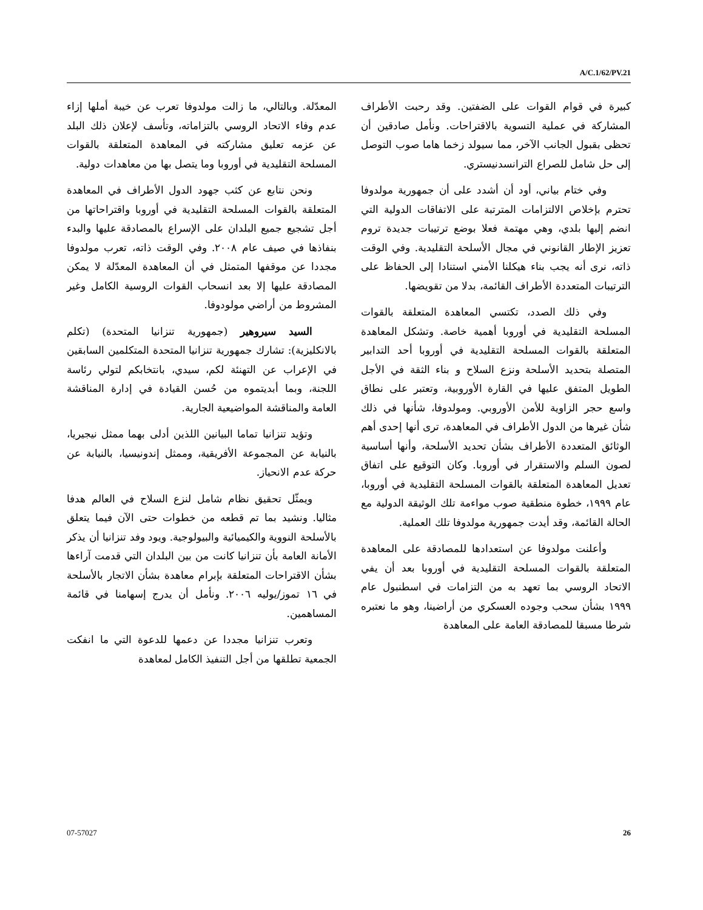A/C.1/62/PV.21
كبيرة في قوام القوات على الضفتين. وقد رحبت الأطراف المشاركة في عملية التسوية بالاقتراحات. ونأمل صادقين أن تحظى بقبول الجانب الآخر، مما سيولد زخما هاما صوب التوصل إلى حل شامل للصراع الترانسدنيستري.
وفي ختام بياني، أود أن أشدد على أن جمهورية مولدوفا تحترم بإخلاص الالتزامات المترتبة على الاتفاقات الدولية التي انضم إليها بلدي، وهي مهتمة فعلا بوضع ترتيبات جديدة تروم تعزيز الإطار القانوني في مجال الأسلحة التقليدية. وفي الوقت ذاته، نرى أنه يجب بناء هيكلنا الأمني استنادا إلى الحفاظ على الترتيبات المتعددة الأطراف القائمة، بدلا من تقويضها.
وفي ذلك الصدد، تكتسي المعاهدة المتعلقة بالقوات المسلحة التقليدية في أوروبا أهمية خاصة. وتشكل المعاهدة المتعلقة بالقوات المسلحة التقليدية في أوروبا أحد التدابير المتصلة بتحديد الأسلحة ونزع السلاح و بناء الثقة في الأجل الطويل المتفق عليها في القارة الأوروبية، وتعتبر على نطاق واسع حجر الزاوية للأمن الأوروبي. ومولدوفا، شأنها في ذلك شأن غيرها من الدول الأطراف في المعاهدة، ترى أنها إحدى أهم الوثائق المتعددة الأطراف بشأن تحديد الأسلحة، وأنها أساسية لصون السلم والاستقرار في أوروبا. وكان التوقيع على اتفاق تعديل المعاهدة المتعلقة بالقوات المسلحة التقليدية في أوروبا، عام ١٩٩٩، خطوة منطقية صوب مواءمة تلك الوثيقة الدولية مع الحالة القائمة، وقد أيدت جمهورية مولدوفا تلك العملية.
وأعلنت مولدوفا عن استعدادها للمصادقة على المعاهدة المتعلقة بالقوات المسلحة التقليدية في أوروبا بعد أن يفي الاتحاد الروسي بما تعهد به من التزامات في اسطنبول عام ١٩٩٩ بشأن سحب وجوده العسكري من أراضينا، وهو ما نعتبره شرطا مسبقا للمصادقة العامة على المعاهدة
المعدّلة. وبالتالي، ما زالت مولدوفا تعرب عن خيبة أملها إزاء عدم وفاء الاتحاد الروسي بالتزاماته، وتأسف لإعلان ذلك البلد عن عزمه تعليق مشاركته في المعاهدة المتعلقة بالقوات المسلحة التقليدية في أوروبا وما يتصل بها من معاهدات دولية.
ونحن نتابع عن كثب جهود الدول الأطراف في المعاهدة المتعلقة بالقوات المسلحة التقليدية في أوروبا واقتراحاتها من أجل تشجيع جميع البلدان على الإسراع بالمصادقة عليها والبدء بنفاذها في صيف عام ٢٠٠٨. وفي الوقت ذاته، تعرب مولدوفا مجددا عن موقفها المتمثل في أن المعاهدة المعدّلة لا يمكن المصادقة عليها إلا بعد انسحاب القوات الروسية الكامل وغير المشروط من أراضي مولودوفا.
السيد سيروهير (جمهورية تنزانيا المتحدة) (تكلم بالانكليزية): تشارك جمهورية تنزانيا المتحدة المتكلمين السابقين في الإعراب عن التهنئة لكم، سيدي، بانتخابكم لتولي رئاسة اللجنة، وبما أبديتموه من حُسن القيادة في إدارة المناقشة العامة والمناقشة المواضيعية الجارية.
وتؤيد تنزانيا تماما البيانين اللذين أدلى بهما ممثل نيجيريا، بالنيابة عن المجموعة الأفريقية، وممثل إندونيسيا، بالنيابة عن حركة عدم الانحياز.
ويمثّل تحقيق نظام شامل لنزع السلاح في العالم هدفا مثاليا. ونشيد بما تم قطعه من خطوات حتى الآن فيما يتعلق بالأسلحة النووية والكيميائية والبيولوجية. ويود وفد تنزانيا أن يذكر الأمانة العامة بأن تنزانيا كانت من بين البلدان التي قدمت آراءها بشأن الاقتراحات المتعلقة بإبرام معاهدة بشأن الاتجار بالأسلحة في ١٦ تموز/يوليه ٢٠٠٦. ونأمل أن يدرج إسهامنا في قائمة المساهمين.
وتعرب تنزانيا مجددا عن دعمها للدعوة التي ما انفكت الجمعية تطلقها من أجل التنفيذ الكامل لمعاهدة
07-57027 26